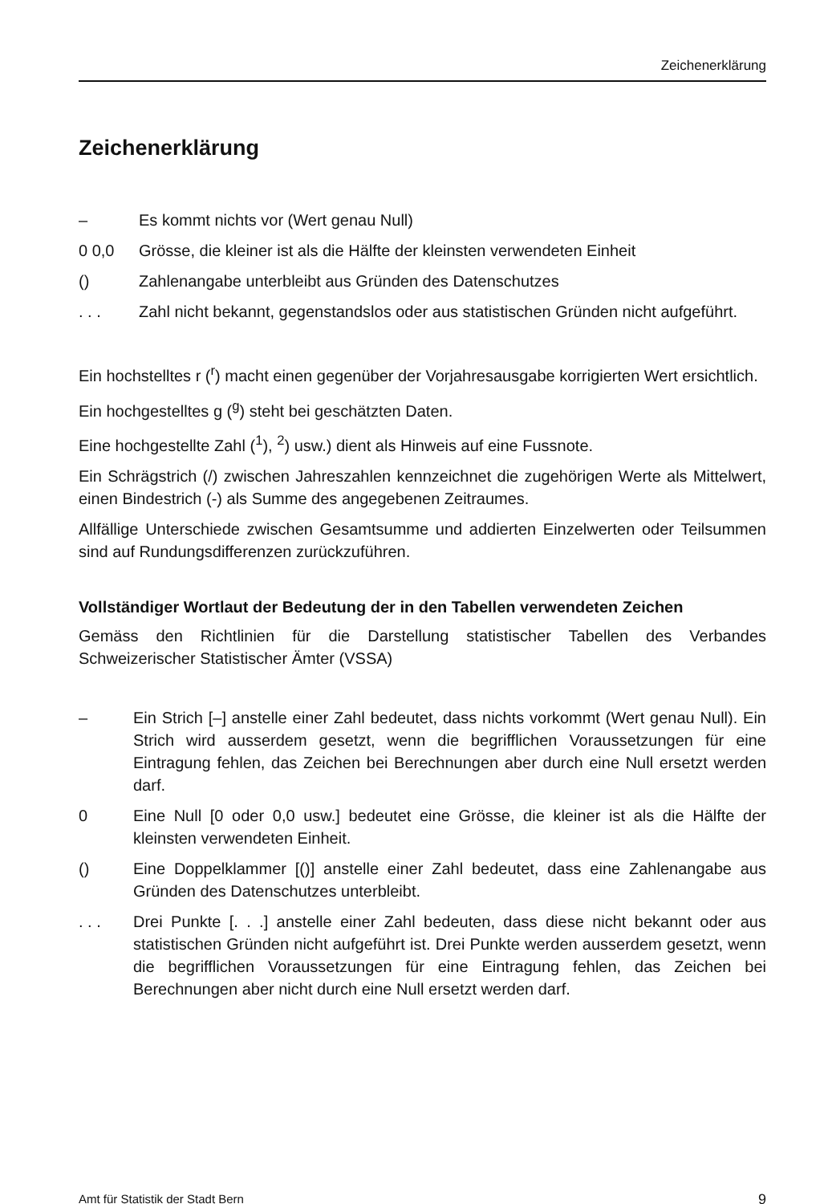Zeichenerklärung
Zeichenerklärung
– Es kommt nichts vor (Wert genau Null)
0 0,0 Grösse, die kleiner ist als die Hälfte der kleinsten verwendeten Einheit
() Zahlenangabe unterbleibt aus Gründen des Datenschutzes
. . . Zahl nicht bekannt, gegenstandslos oder aus statistischen Gründen nicht aufgeführt.
Ein hochstelltes r (<sup>r</sup>) macht einen gegenüber der Vorjahresausgabe korrigierten Wert ersichtlich.
Ein hochgestelltes g (<sup>g</sup>) steht bei geschätzten Daten.
Eine hochgestellte Zahl (<sup>1</sup>), <sup>2</sup>) usw.) dient als Hinweis auf eine Fussnote.
Ein Schrägstrich (/) zwischen Jahreszahlen kennzeichnet die zugehörigen Werte als Mittelwert, einen Bindestrich (-) als Summe des angegebenen Zeitraumes.
Allfällige Unterschiede zwischen Gesamtsumme und addierten Einzelwerten oder Teilsummen sind auf Rundungsdifferenzen zurückzuführen.
Vollständiger Wortlaut der Bedeutung der in den Tabellen verwendeten Zeichen
Gemäss den Richtlinien für die Darstellung statistischer Tabellen des Verbandes Schweizerischer Statistischer Ämter (VSSA)
– Ein Strich [–] anstelle einer Zahl bedeutet, dass nichts vorkommt (Wert genau Null). Ein Strich wird ausserdem gesetzt, wenn die begrifflichen Voraussetzungen für eine Eintragung fehlen, das Zeichen bei Berechnungen aber durch eine Null ersetzt werden darf.
0 Eine Null [0 oder 0,0 usw.] bedeutet eine Grösse, die kleiner ist als die Hälfte der kleinsten verwendeten Einheit.
() Eine Doppelklammer [()] anstelle einer Zahl bedeutet, dass eine Zahlenangabe aus Gründen des Datenschutzes unterbleibt.
. . . Drei Punkte [. . .] anstelle einer Zahl bedeuten, dass diese nicht bekannt oder aus statistischen Gründen nicht aufgeführt ist. Drei Punkte werden ausserdem gesetzt, wenn die begrifflichen Voraussetzungen für eine Eintragung fehlen, das Zeichen bei Berechnungen aber nicht durch eine Null ersetzt werden darf.
Amt für Statistik der Stadt Bern 9